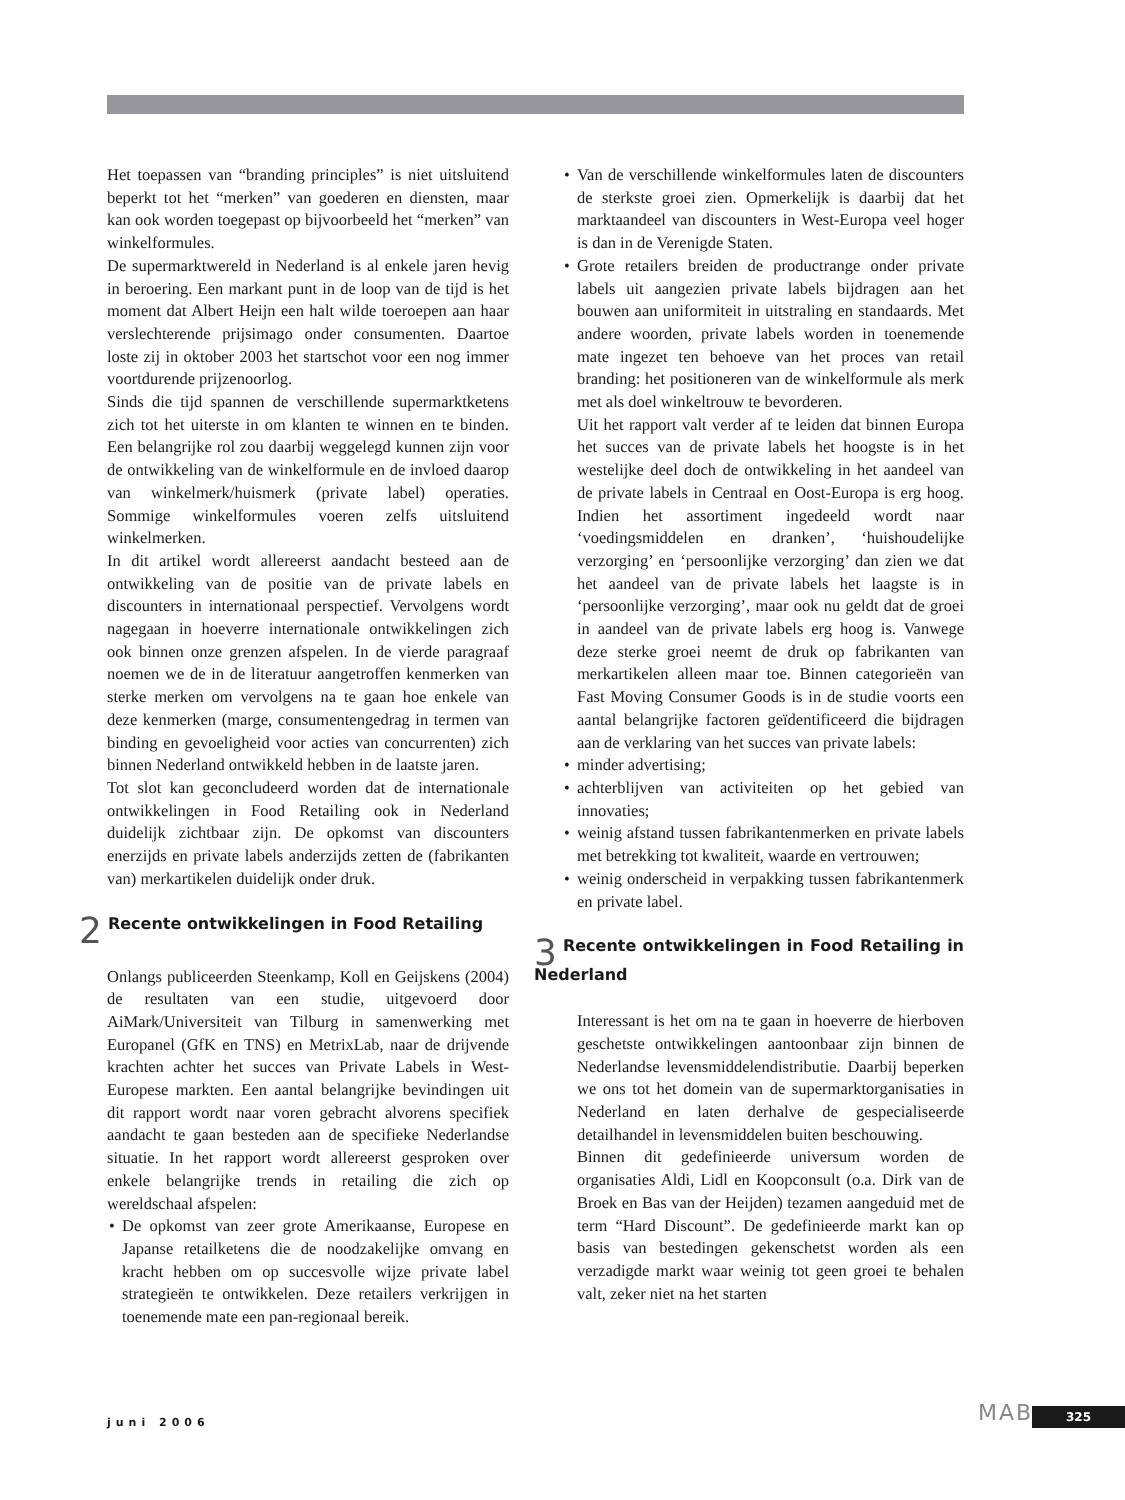Het toepassen van “branding principles” is niet uitsluitend beperkt tot het “merken” van goederen en diensten, maar kan ook worden toegepast op bijvoorbeeld het “merken” van winkelformules.
De supermarktwereld in Nederland is al enkele jaren hevig in beroering. Een markant punt in de loop van de tijd is het moment dat Albert Heijn een halt wilde toeroepen aan haar verslechterende prijsimago onder consumenten. Daartoe loste zij in oktober 2003 het startschot voor een nog immer voortdurende prijzenoorlog.
Sinds die tijd spannen de verschillende supermarktketens zich tot het uiterste in om klanten te winnen en te binden. Een belangrijke rol zou daarbij weggelegd kunnen zijn voor de ontwikkeling van de winkelformule en de invloed daarop van winkelmerk/huismerk (private label) operaties. Sommige winkelformules voeren zelfs uitsluitend winkelmerken.
In dit artikel wordt allereerst aandacht besteed aan de ontwikkeling van de positie van de private labels en discounters in internationaal perspectief. Vervolgens wordt nagegaan in hoeverre internationale ontwikkelingen zich ook binnen onze grenzen afspelen. In de vierde paragraaf noemen we de in de literatuur aangetroffen kenmerken van sterke merken om vervolgens na te gaan hoe enkele van deze kenmerken (marge, consumentengedrag in termen van binding en gevoeligheid voor acties van concurrenten) zich binnen Nederland ontwikkeld hebben in de laatste jaren.
Tot slot kan geconcludeerd worden dat de internationale ontwikkelingen in Food Retailing ook in Nederland duidelijk zichtbaar zijn. De opkomst van discounters enerzijds en private labels anderzijds zetten de (fabrikanten van) merkartikelen duidelijk onder druk.
2 Recente ontwikkelingen in Food Retailing
Onlangs publiceerden Steenkamp, Koll en Geijskens (2004) de resultaten van een studie, uitgevoerd door AiMark/Universiteit van Tilburg in samenwerking met Europanel (GfK en TNS) en MetrixLab, naar de drijvende krachten achter het succes van Private Labels in West-Europese markten. Een aantal belangrijke bevindingen uit dit rapport wordt naar voren gebracht alvorens specifiek aandacht te gaan besteden aan de specifieke Nederlandse situatie. In het rapport wordt allereerst gesproken over enkele belangrijke trends in retailing die zich op wereldschaal afspelen:
• De opkomst van zeer grote Amerikaanse, Europese en Japanse retailketens die de noodzakelijke omvang en kracht hebben om op succesvolle wijze private label strategieën te ontwikkelen. Deze retailers verkrijgen in toenemende mate een pan-regionaal bereik.
• Van de verschillende winkelformules laten de discounters de sterkste groei zien. Opmerkelijk is daarbij dat het marktaandeel van discounters in West-Europa veel hoger is dan in de Verenigde Staten.
• Grote retailers breiden de productrange onder private labels uit aangezien private labels bijdragen aan het bouwen aan uniformiteit in uitstraling en standaards. Met andere woorden, private labels worden in toenemende mate ingezet ten behoeve van het proces van retail branding: het positioneren van de winkelformule als merk met als doel winkeltrouw te bevorderen.
Uit het rapport valt verder af te leiden dat binnen Europa het succes van de private labels het hoogste is in het westelijke deel doch de ontwikkeling in het aandeel van de private labels in Centraal en Oost-Europa is erg hoog. Indien het assortiment ingedeeld wordt naar ‘voedingsmiddelen en dranken’, ‘huishoudelijke verzorging’ en ‘persoonlijke verzorging’ dan zien we dat het aandeel van de private labels het laagste is in ‘persoonlijke verzorging’, maar ook nu geldt dat de groei in aandeel van de private labels erg hoog is. Vanwege deze sterke groei neemt de druk op fabrikanten van merkartikelen alleen maar toe. Binnen categorieën van Fast Moving Consumer Goods is in de studie voorts een aantal belangrijke factoren geïdentificeerd die bijdragen aan de verklaring van het succes van private labels:
• minder advertising;
• achterblijven van activiteiten op het gebied van innovaties;
• weinig afstand tussen fabrikantenmerken en private labels met betrekking tot kwaliteit, waarde en vertrouwen;
• weinig onderscheid in verpakking tussen fabrikantenmerk en private label.
3 Recente ontwikkelingen in Food Retailing in Nederland
Interessant is het om na te gaan in hoeverre de hierboven geschetste ontwikkelingen aantoonbaar zijn binnen de Nederlandse levensmiddelendistributie. Daarbij beperken we ons tot het domein van de supermarktorganisaties in Nederland en laten derhalve de gespecialiseerde detailhandel in levensmiddelen buiten beschouwing.
Binnen dit gedefinieerde universum worden de organisaties Aldi, Lidl en Koopconsult (o.a. Dirk van de Broek en Bas van der Heijden) tezamen aangeduid met de term “Hard Discount”. De gedefinieerde markt kan op basis van bestedingen gekenschetst worden als een verzadigde markt waar weinig tot geen groei te behalen valt, zeker niet na het starten
juni 2006 MAB 325